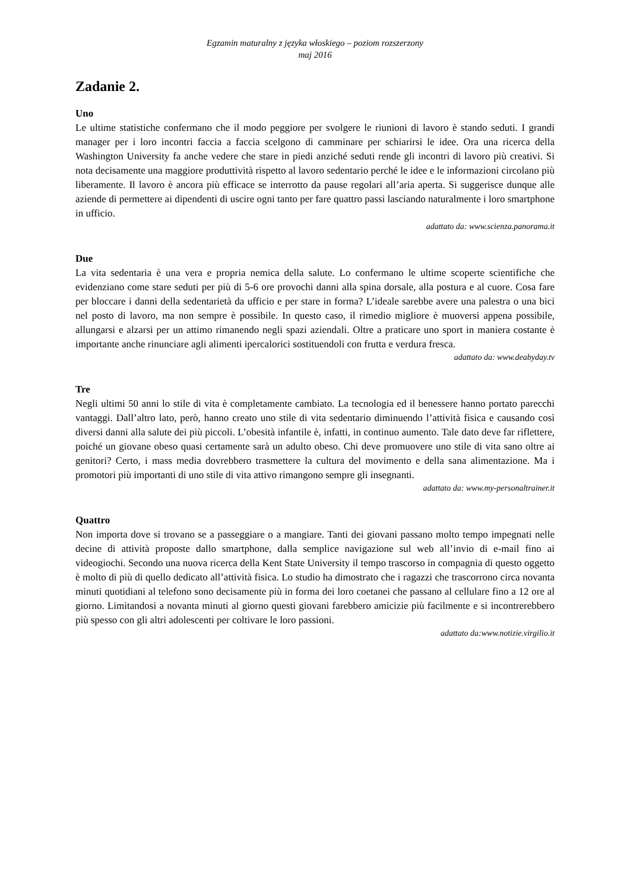Egzamin maturalny z języka włoskiego – poziom rozszerzony
maj 2016
Zadanie 2.
Uno
Le ultime statistiche confermano che il modo peggiore per svolgere le riunioni di lavoro è stando seduti. I grandi manager per i loro incontri faccia a faccia scelgono di camminare per schiarirsi le idee. Ora una ricerca della Washington University fa anche vedere che stare in piedi anziché seduti rende gli incontri di lavoro più creativi. Si nota decisamente una maggiore produttività rispetto al lavoro sedentario perché le idee e le informazioni circolano più liberamente. Il lavoro è ancora più efficace se interrotto da pause regolari all’aria aperta. Si suggerisce dunque alle aziende di permettere ai dipendenti di uscire ogni tanto per fare quattro passi lasciando naturalmente i loro smartphone in ufficio.
adattato da: www.scienza.panorama.it
Due
La vita sedentaria è una vera e propria nemica della salute. Lo confermano le ultime scoperte scientifiche che evidenziano come stare seduti per più di 5-6 ore provochi danni alla spina dorsale, alla postura e al cuore. Cosa fare per bloccare i danni della sedentarietà da ufficio e per stare in forma? L’ideale sarebbe avere una palestra o una bici nel posto di lavoro, ma non sempre è possibile. In questo caso, il rimedio migliore è muoversi appena possibile, allungarsi e alzarsi per un attimo rimanendo negli spazi aziendali. Oltre a praticare uno sport in maniera costante è importante anche rinunciare agli alimenti ipercalorici sostituendoli con frutta e verdura fresca.
adattato da: www.deabyday.tv
Tre
Negli ultimi 50 anni lo stile di vita è completamente cambiato. La tecnologia ed il benessere hanno portato parecchi vantaggi. Dall’altro lato, però, hanno creato uno stile di vita sedentario diminuendo l’attività fisica e causando così diversi danni alla salute dei più piccoli. L’obesità infantile è, infatti, in continuo aumento. Tale dato deve far riflettere, poiché un giovane obeso quasi certamente sarà un adulto obeso. Chi deve promuovere uno stile di vita sano oltre ai genitori? Certo, i mass media dovrebbero trasmettere la cultura del movimento e della sana alimentazione. Ma i promotori più importanti di uno stile di vita attivo rimangono sempre gli insegnanti.
adattato da: www.my-personaltrainer.it
Quattro
Non importa dove si trovano se a passeggiare o a mangiare. Tanti dei giovani passano molto tempo impegnati nelle decine di attività proposte dallo smartphone, dalla semplice navigazione sul web all’invio di e-mail fino ai videogiochi. Secondo una nuova ricerca della Kent State University il tempo trascorso in compagnia di questo oggetto è molto di più di quello dedicato all’attività fisica. Lo studio ha dimostrato che i ragazzi che trascorrono circa novanta minuti quotidiani al telefono sono decisamente più in forma dei loro coetanei che passano al cellulare fino a 12 ore al giorno. Limitandosi a novanta minuti al giorno questi giovani farebbero amicizie più facilmente e si incontrerebbero più spesso con gli altri adolescenti per coltivare le loro passioni.
adattato da:www.notizie.virgilio.it